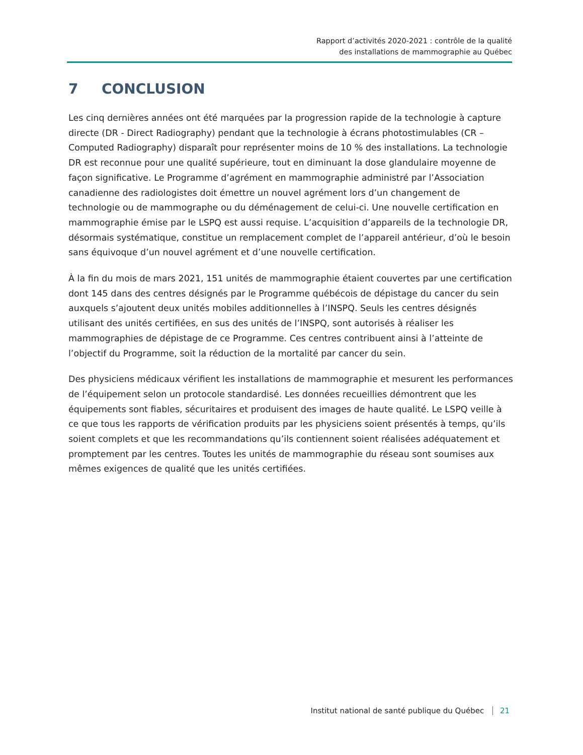Rapport d’activités 2020-2021 : contrôle de la qualité
des installations de mammographie au Québec
7 CONCLUSION
Les cinq dernières années ont été marquées par la progression rapide de la technologie à capture directe (DR - Direct Radiography) pendant que la technologie à écrans photostimulables (CR – Computed Radiography) disparaît pour représenter moins de 10 % des installations. La technologie DR est reconnue pour une qualité supérieure, tout en diminuant la dose glandulaire moyenne de façon significative. Le Programme d’agrément en mammographie administré par l’Association canadienne des radiologistes doit émettre un nouvel agrément lors d’un changement de technologie ou de mammographe ou du déménagement de celui-ci. Une nouvelle certification en mammographie émise par le LSPQ est aussi requise. L’acquisition d’appareils de la technologie DR, désormais systématique, constitue un remplacement complet de l’appareil antérieur, d’où le besoin sans équivoque d’un nouvel agrément et d’une nouvelle certification.
À la fin du mois de mars 2021, 151 unités de mammographie étaient couvertes par une certification dont 145 dans des centres désignés par le Programme québécois de dépistage du cancer du sein auxquels s’ajoutent deux unités mobiles additionnelles à l’INSPQ. Seuls les centres désignés utilisant des unités certifiées, en sus des unités de l’INSPQ, sont autorisés à réaliser les mammographies de dépistage de ce Programme. Ces centres contribuent ainsi à l’atteinte de l’objectif du Programme, soit la réduction de la mortalité par cancer du sein.
Des physiciens médicaux vérifient les installations de mammographie et mesurent les performances de l’équipement selon un protocole standardisé. Les données recueillies démontrent que les équipements sont fiables, sécuritaires et produisent des images de haute qualité. Le LSPQ veille à ce que tous les rapports de vérification produits par les physiciens soient présentés à temps, qu’ils soient complets et que les recommandations qu’ils contiennent soient réalisées adéquatement et promptement par les centres. Toutes les unités de mammographie du réseau sont soumises aux mêmes exigences de qualité que les unités certifiées.
Institut national de santé publique du Québec 21